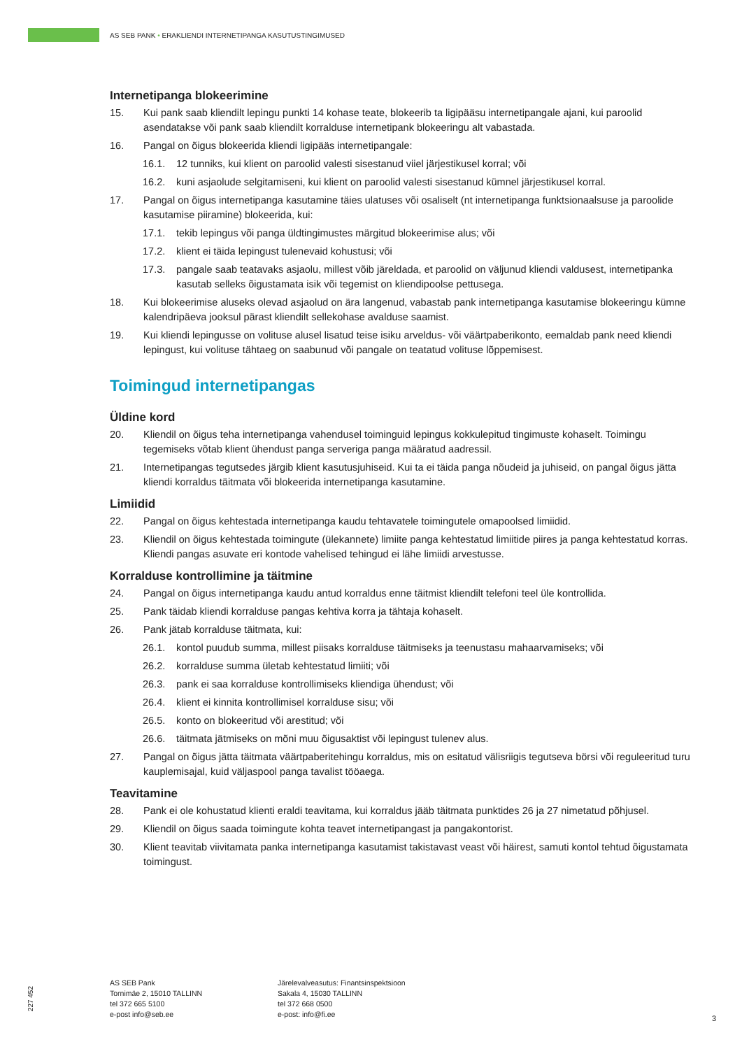AS SEB PANK • ERAKLIENDI INTERNETIPANGA KASUTUSTINGIMUSED
Internetipanga blokeerimine
15. Kui pank saab kliendilt lepingu punkti 14 kohase teate, blokeerib ta ligipääsu internetipangale ajani, kui paroolid asendatakse või pank saab kliendilt korralduse internetipank blokeeringu alt vabastada.
16. Pangal on õigus blokeerida kliendi ligipääs internetipangale:
16.1. 12 tunniks, kui klient on paroolid valesti sisestanud viiel järjestikusel korral; või
16.2. kuni asjaolude selgitamiseni, kui klient on paroolid valesti sisestanud kümnel järjestikusel korral.
17. Pangal on õigus internetipanga kasutamine täies ulatuses või osaliselt (nt internetipanga funktsionaalsuse ja paroolide kasutamise piiramine) blokeerida, kui:
17.1. tekib lepingus või panga üldtingimustes märgitud blokeerimise alus; või
17.2. klient ei täida lepingust tulenevaid kohustusi; või
17.3. pangale saab teatavaks asjaolu, millest võib järeldada, et paroolid on väljunud kliendi valdusest, internetipanka kasutab selleks õigustamata isik või tegemist on kliendipoolse pettusega.
18. Kui blokeerimise aluseks olevad asjaolud on ära langenud, vabastab pank internetipanga kasutamise blokeeringu kümne kalendripäeva jooksul pärast kliendilt sellekohase avalduse saamist.
19. Kui kliendi lepingusse on volituse alusel lisatud teise isiku arveldus- või väärtpaberikonto, eemaldab pank need kliendi lepingust, kui volituse tähtaeg on saabunud või pangale on teatatud volituse lõppemisest.
Toimingud internetipangas
Üldine kord
20. Kliendil on õigus teha internetipanga vahendusel toiminguid lepingus kokkulepitud tingimuste kohaselt. Toimingu tegemiseks võtab klient ühendust panga serveriga panga määratud aadressil.
21. Internetipangas tegutsedes järgib klient kasutusjuhiseid. Kui ta ei täida panga nõudeid ja juhiseid, on pangal õigus jätta kliendi korraldus täitmata või blokeerida internetipanga kasutamine.
Limiidid
22. Pangal on õigus kehtestada internetipanga kaudu tehtavatele toimingutele omapoolsed limiidid.
23. Kliendil on õigus kehtestada toimingute (ülekannete) limiite panga kehtestatud limiitide piires ja panga kehtestatud korras. Kliendi pangas asuvate eri kontode vahelised tehingud ei lähe limiidi arvestusse.
Korralduse kontrollimine ja täitmine
24. Pangal on õigus internetipanga kaudu antud korraldus enne täitmist kliendilt telefoni teel üle kontrollida.
25. Pank täidab kliendi korralduse pangas kehtiva korra ja tähtaja kohaselt.
26. Pank jätab korralduse täitmata, kui:
26.1. kontol puudub summa, millest piisaks korralduse täitmiseks ja teenustasu mahaarvamiseks; või
26.2. korralduse summa ületab kehtestatud limiiti; või
26.3. pank ei saa korralduse kontrollimiseks kliendiga ühendust; või
26.4. klient ei kinnita kontrollimisel korralduse sisu; või
26.5. konto on blokeeritud või arestitud; või
26.6. täitmata jätmiseks on mõni muu õigusaktist või lepingust tulenev alus.
27. Pangal on õigus jätta täitmata väärtpaberitehingu korraldus, mis on esitatud välisriigis tegutseva börsi või reguleeritud turu kauplemisajal, kuid väljaspool panga tavalist tööaega.
Teavitamine
28. Pank ei ole kohustatud klienti eraldi teavitama, kui korraldus jääb täitmata punktides 26 ja 27 nimetatud põhjusel.
29. Kliendil on õigus saada toimingute kohta teavet internetipangast ja pangakontorist.
30. Klient teavitab viivitamata panka internetipanga kasutamist takistavast veast või häirest, samuti kontol tehtud õigustamata toimingust.
227 452
AS SEB Pank
Tornimäe 2, 15010 TALLINN
tel 372 665 5100
e-post info@seb.ee
Järelevalveasutus: Finantsinspektsioon
Sakala 4, 15030 TALLINN
tel 372 668 0500
e-post: info@fi.ee
3